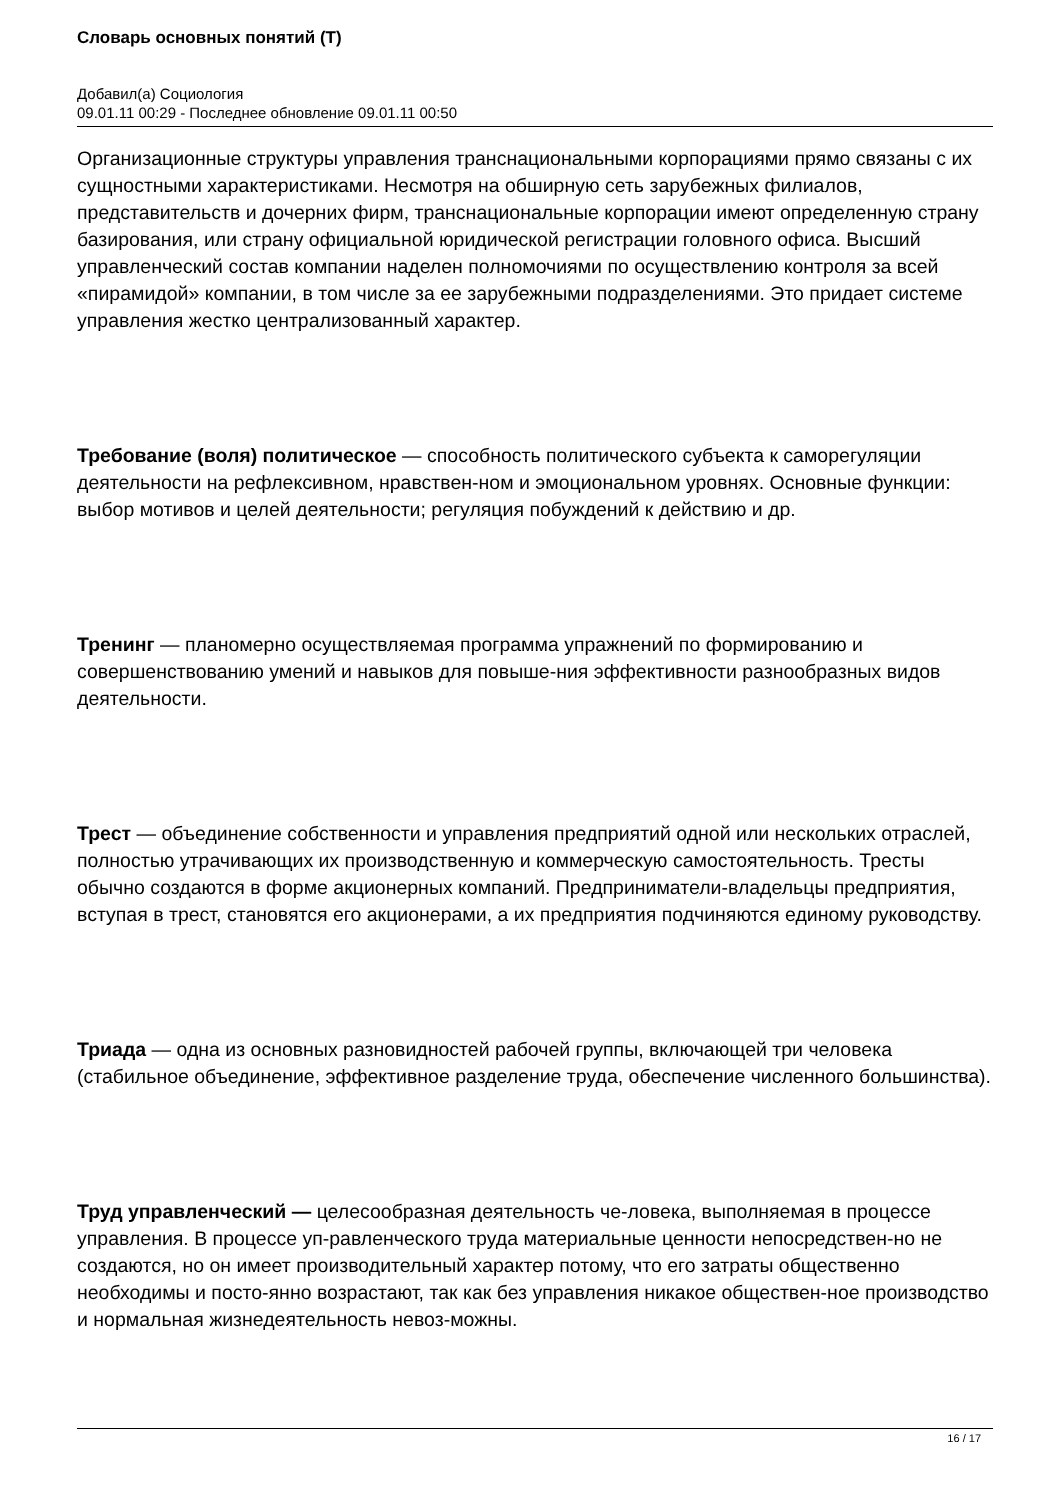Словарь основных понятий (Т)
Добавил(а) Социология
09.01.11 00:29 - Последнее обновление 09.01.11 00:50
Организационные структуры управления транснациональными корпорациями прямо связаны с их сущностными характеристиками. Несмотря на обширную сеть зарубежных филиалов, представительств и дочерних фирм, транснациональные корпорации имеют определенную страну базирования, или страну официальной юридической регистрации головного офиса. Высший управленческий состав компании наделен полномочиями по осуществлению контроля за всей «пирамидой» компании, в том числе за ее зарубежными подразделениями. Это придает системе управления жестко централизованный характер.
Требование (воля) политическое — способность политического субъекта к саморегуляции деятельности на рефлексивном, нравствен-ном и эмоциональном уровнях. Основные функции: выбор мотивов и целей деятельности; регуляция побуждений к действию и др.
Тренинг — планомерно осуществляемая программа упражнений по формированию и совершенствованию умений и навыков для повыше-ния эффективности разнообразных видов деятельности.
Трест — объединение собственности и управления предприятий одной или нескольких отраслей, полностью утрачивающих их производственную и коммерческую самостоятельность. Тресты обычно создаются в форме акционерных компаний. Предприниматели-владельцы предприятия, вступая в трест, становятся его акционерами, а их предприятия подчиняются единому руководству.
Триада — одна из основных разновидностей рабочей группы, включающей три человека (стабильное объединение, эффективное разделение труда, обеспечение численного большинства).
Труд управленческий — целесообразная деятельность че-ловека, выполняемая в процессе управления. В процессе уп-равленческого труда материальные ценности непосредствен-но не создаются, но он имеет производительный характер потому, что его затраты общественно необходимы и посто-янно возрастают, так как без управления никакое обществен-ное производство и нормальная жизнедеятельность невоз-можны.
16 / 17